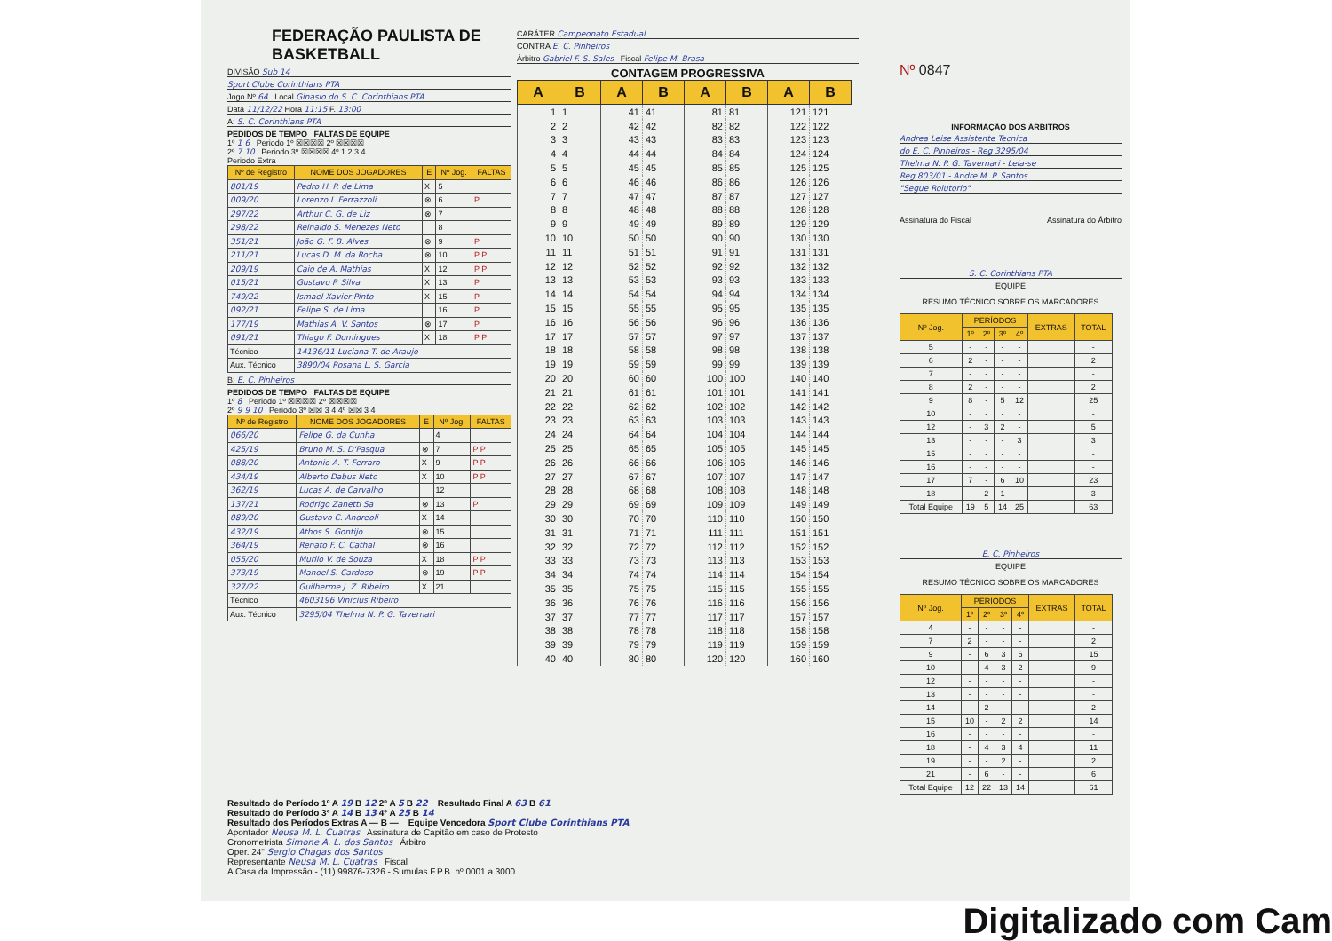FEDERAÇÃO PAULISTA DE BASKETBALL
DIVISÃO Sub 14
Sport Clube Corinthians PTA
Jogo Nº 64 Local Ginasio do S. C. Corinthians PTA
Data 11/12/22 Hora 11:15 F. 13:00
A: S. C. Corinthians PTA
PEDIDOS DE TEMPO FALTAS DE EQUIPE
1º 1 6 Periodo 1º ☒☒☒☒ 2º ☒☒☒☒
2º 7 10 Periodo 3º ☒☒☒☒ 4º 1 2 3 4
Periodo Extra
| Nº de Registro | NOME DOS JOGADORES | E | Nº Jog. | FALTAS |
| --- | --- | --- | --- | --- |
| 801/19 | Pedro H. P. de Lima | X | 5 | |
| 009/20 | Lorenzo I. Ferrazzoli | ⊗ | 6 | P |
| 297/22 | Arthur C. G. de Liz | ⊗ | 7 | |
| 298/22 | Reinaldo S. Menezes Neto | | 8 | |
| 351/21 | João G. F. B. Alves | ⊗ | 9 | P |
| 211/21 | Lucas D. M. da Rocha | ⊗ | 10 | P P |
| 209/19 | Caio de A. Mathias | X | 12 | P P |
| 015/21 | Gustavo P. Silva | X | 13 | P |
| 749/22 | Ismael Xavier Pinto | X | 15 | P |
| 092/21 | Felipe S. de Lima | | 16 | P |
| 177/19 | Mathias A. V. Santos | ⊗ | 17 | P |
| 091/21 | Thiago F. Domingues | X | 18 | P P |
| Técnico | 14136/11 Luciana T. de Araujo | | | |
| Aux. Técnico | 3890/04 Rosana L. S. Garcia | | | |
B: E. C. Pinheiros
PEDIDOS DE TEMPO FALTAS DE EQUIPE
1º 8 Periodo 1º ☒☒☒☒ 2º ☒☒☒☒
2º 9 9 10 Periodo 3º ☒☒ 3 4 4º ☒☒ 3 4
| Nº de Registro | NOME DOS JOGADORES | E | Nº Jog. | FALTAS |
| --- | --- | --- | --- | --- |
| 066/20 | Felipe G. da Cunha | | 4 | |
| 425/19 | Bruno M. S. D'Pasqua | ⊗ | 7 | P P |
| 088/20 | Antonio A. T. Ferraro | X | 9 | P P |
| 434/19 | Alberto Dabus Neto | X | 10 | P P |
| 362/19 | Lucas A. de Carvalho | | 12 | |
| 137/21 | Rodrigo Zanetti Sa | ⊗ | 13 | P |
| 089/20 | Gustavo C. Andreoli | X | 14 | |
| 432/19 | Athos S. Gontijo | ⊗ | 15 | |
| 364/19 | Renato F. C. Cathal | ⊗ | 16 | |
| 055/20 | Murilo V. de Souza | X | 18 | P P |
| 373/19 | Manoel S. Cardoso | ⊗ | 19 | P P |
| 327/22 | Guilherme J. Z. Ribeiro | X | 21 | |
| Técnico | 4603196 Vinicius Ribeiro | | | |
| Aux. Técnico | 3295/04 Thelma N. P. G. Tavernari | | | |
CARÁTER Campeonato Estadual
CONTRA E. C. Pinheiros
Árbitro Gabriel F. S. Sales Fiscal Felipe M. Brasa
CONTAGEM PROGRESSIVA
| A | B | A | B | A | B | A | B |
| --- | --- | --- | --- | --- | --- | --- | --- |
| 1 | 1 | 41 | 41 | 81 | 81 | 121 | 121 |
| 2 | 2 | 42 | 42 | 82 | 82 | 122 | 122 |
| 3 | 3 | 43 | 43 | 83 | 83 | 123 | 123 |
| 4 | 4 | 44 | 44 | 84 | 84 | 124 | 124 |
| 5 | 5 | 45 | 45 | 85 | 85 | 125 | 125 |
| 6 | 6 | 46 | 46 | 86 | 86 | 126 | 126 |
| 7 | 7 | 47 | 47 | 87 | 87 | 127 | 127 |
| 8 | 8 | 48 | 48 | 88 | 88 | 128 | 128 |
| 9 | 9 | 49 | 49 | 89 | 89 | 129 | 129 |
| 10 | 10 | 50 | 50 | 90 | 90 | 130 | 130 |
| 11 | 11 | 51 | 51 | 91 | 91 | 131 | 131 |
| 12 | 12 | 52 | 52 | 92 | 92 | 132 | 132 |
| 13 | 13 | 53 | 53 | 93 | 93 | 133 | 133 |
| 14 | 14 | 54 | 54 | 94 | 94 | 134 | 134 |
| 15 | 15 | 55 | 55 | 95 | 95 | 135 | 135 |
| 16 | 16 | 56 | 56 | 96 | 96 | 136 | 136 |
| 17 | 17 | 57 | 57 | 97 | 97 | 137 | 137 |
| 18 | 18 | 58 | 58 | 98 | 98 | 138 | 138 |
| 19 | 19 | 59 | 59 | 99 | 99 | 139 | 139 |
| 20 | 20 | 60 | 60 | 100 | 100 | 140 | 140 |
| 21 | 21 | 61 | 61 | 101 | 101 | 141 | 141 |
| 22 | 22 | 62 | 62 | 102 | 102 | 142 | 142 |
| 23 | 23 | 63 | 63 | 103 | 103 | 143 | 143 |
| 24 | 24 | 64 | 64 | 104 | 104 | 144 | 144 |
| 25 | 25 | 65 | 65 | 105 | 105 | 145 | 145 |
| 26 | 26 | 66 | 66 | 106 | 106 | 146 | 146 |
| 27 | 27 | 67 | 67 | 107 | 107 | 147 | 147 |
| 28 | 28 | 68 | 68 | 108 | 108 | 148 | 148 |
| 29 | 29 | 69 | 69 | 109 | 109 | 149 | 149 |
| 30 | 30 | 70 | 70 | 110 | 110 | 150 | 150 |
| 31 | 31 | 71 | 71 | 111 | 111 | 151 | 151 |
| 32 | 32 | 72 | 72 | 112 | 112 | 152 | 152 |
| 33 | 33 | 73 | 73 | 113 | 113 | 153 | 153 |
| 34 | 34 | 74 | 74 | 114 | 114 | 154 | 154 |
| 35 | 35 | 75 | 75 | 115 | 115 | 155 | 155 |
| 36 | 36 | 76 | 76 | 116 | 116 | 156 | 156 |
| 37 | 37 | 77 | 77 | 117 | 117 | 157 | 157 |
| 38 | 38 | 78 | 78 | 118 | 118 | 158 | 158 |
| 39 | 39 | 79 | 79 | 119 | 119 | 159 | 159 |
| 40 | 40 | 80 | 80 | 120 | 120 | 160 | 160 |
Nº 0847
INFORMAÇÃO DOS ÁRBITROS
Andrea Leise Assistente Tecnica
do E. C. Pinheiros - Reg 3295/04
Thelma N. P. G. Tavernari - Leia-se
Reg 803/01 - Andre M. P. Santos.
"Segue Rolutorio"
Assinatura do Fiscal Assinatura do Árbitro
S. C. Corinthians PTA
EQUIPE
RESUMO TÉCNICO SOBRE OS MARCADORES
| Nº Jog. | PERÍODOS | | | | EXTRAS | TOTAL |
| --- | --- | --- | --- | --- | --- | --- |
| | 1º | 2º | 3º | 4º | | |
| 5 | - | - | - | - | | - |
| 6 | 2 | - | - | - | | 2 |
| 7 | - | - | - | - | | - |
| 8 | 2 | - | - | - | | 2 |
| 9 | 8 | - | 5 | 12 | | 25 |
| 10 | - | - | - | - | | - |
| 12 | - | 3 | 2 | - | | 5 |
| 13 | - | - | - | 3 | | 3 |
| 15 | - | - | - | - | | - |
| 16 | - | - | - | - | | - |
| 17 | 7 | - | 6 | 10 | | 23 |
| 18 | - | 2 | 1 | - | | 3 |
| Total Equipe | 19 | 5 | 14 | 25 | | 63 |
E. C. Pinheiros
EQUIPE
RESUMO TÉCNICO SOBRE OS MARCADORES
| Nº Jog. | PERÍODOS | | | | EXTRAS | TOTAL |
| --- | --- | --- | --- | --- | --- | --- |
| | 1º | 2º | 3º | 4º | | |
| 4 | - | - | - | - | | - |
| 7 | 2 | - | - | - | | 2 |
| 9 | - | 6 | 3 | 6 | | 15 |
| 10 | - | 4 | 3 | 2 | | 9 |
| 12 | - | - | - | - | | - |
| 13 | - | - | - | - | | - |
| 14 | - | 2 | - | - | | 2 |
| 15 | 10 | - | 2 | 2 | | 14 |
| 16 | - | - | - | - | | - |
| 18 | - | 4 | 3 | 4 | | 11 |
| 19 | - | - | 2 | - | | 2 |
| 21 | - | 6 | - | - | | 6 |
| Total Equipe | 12 | 22 | 13 | 14 | | 61 |
Resultado do Período 1º A 19 B 12 2º A 5 B 22 Resultado Final A 63 B 61
Resultado do Período 3º A 14 B 13 4º A 25 B 14
Resultado dos Períodos Extras A — B — Equipe Vencedora Sport Clube Corinthians PTA
Apontador Neusa M. L. Cuatras Assinatura de Capitão em caso de Protesto
Cronometrista Simone A. L. dos Santos Árbitro
Oper. 24" Sergio Chagas dos Santos
Representante Neusa M. L. Cuatras Fiscal
A Casa da Impressão - (11) 99876-7326 - Sumulas F.P.B. nº 0001 a 3000
Digitalizado com Cam